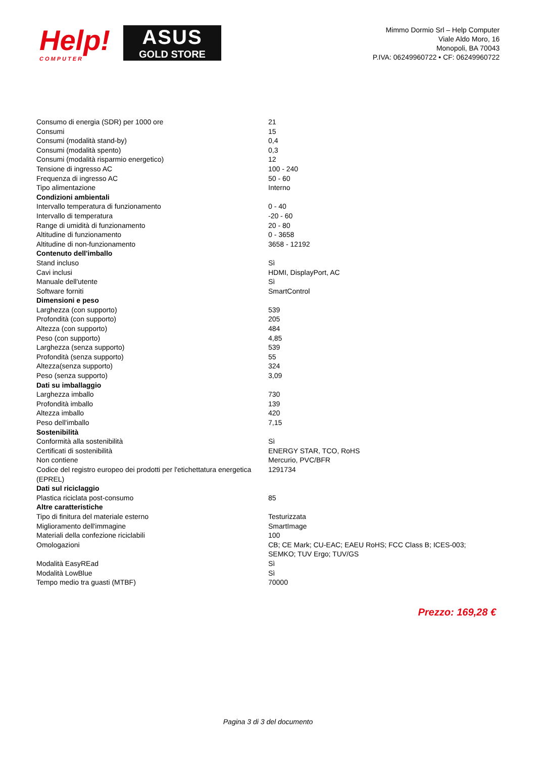Help!
COMPUTER
ASUS
GOLD STORE
Mimmo Dormio Srl – Help Computer
Viale Aldo Moro, 16
Monopoli, BA 70043
P.IVA: 06249960722 • CF: 06249960722
| Consumo di energia (SDR) per 1000 ore | 21 |
| Consumi | 15 |
| Consumi (modalità stand-by) | 0,4 |
| Consumi (modalità spento) | 0,3 |
| Consumi (modalità risparmio energetico) | 12 |
| Tensione di ingresso AC | 100 - 240 |
| Frequenza di ingresso AC | 50 - 60 |
| Tipo alimentazione | Interno |
| Condizioni ambientali | |
| Intervallo temperatura di funzionamento | 0 - 40 |
| Intervallo di temperatura | -20 - 60 |
| Range di umidità di funzionamento | 20 - 80 |
| Altitudine di funzionamento | 0 - 3658 |
| Altitudine di non-funzionamento | 3658 - 12192 |
| Contenuto dell'imballo | |
| Stand incluso | Sì |
| Cavi inclusi | HDMI, DisplayPort, AC |
| Manuale dell'utente | Sì |
| Software forniti | SmartControl |
| Dimensioni e peso | |
| Larghezza (con supporto) | 539 |
| Profondità (con supporto) | 205 |
| Altezza (con supporto) | 484 |
| Peso (con supporto) | 4,85 |
| Larghezza (senza supporto) | 539 |
| Profondità (senza supporto) | 55 |
| Altezza(senza supporto) | 324 |
| Peso (senza supporto) | 3,09 |
| Dati su imballaggio | |
| Larghezza imballo | 730 |
| Profondità imballo | 139 |
| Altezza imballo | 420 |
| Peso dell'imballo | 7,15 |
| Sostenibilità | |
| Conformità alla sostenibilità | Sì |
| Certificati di sostenibilità | ENERGY STAR, TCO, RoHS |
| Non contiene | Mercurio, PVC/BFR |
| Codice del registro europeo dei prodotti per l'etichettatura energetica (EPREL) | 1291734 |
| Dati sul riciclaggio | |
| Plastica riciclata post-consumo | 85 |
| Altre caratteristiche | |
| Tipo di finitura del materiale esterno | Testurizzata |
| Miglioramento dell'immagine | SmartImage |
| Materiali della confezione riciclabili | 100 |
| Omologazioni | CB; CE Mark; CU-EAC; EAEU RoHS; FCC Class B; ICES-003; SEMKO; TUV Ergo; TUV/GS |
| Modalità EasyREad | Sì |
| Modalità LowBlue | Sì |
| Tempo medio tra guasti (MTBF) | 70000 |
Prezzo: 169,28 €
Pagina 3 di 3 del documento